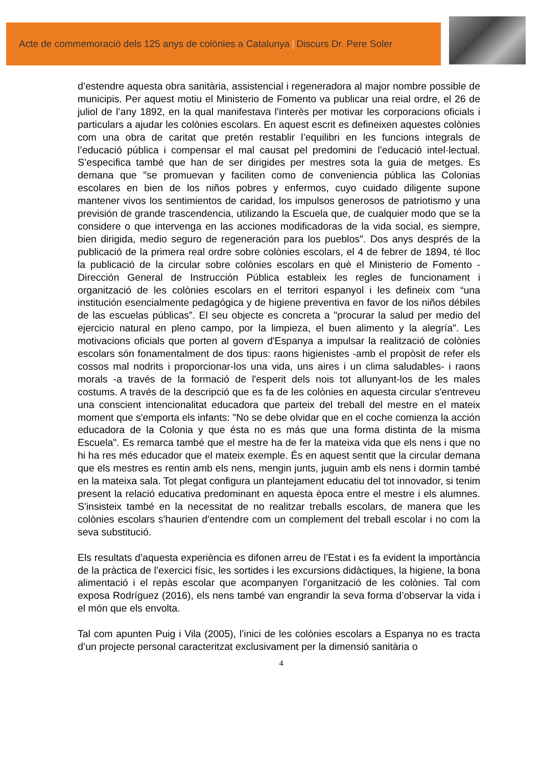Acte de commemoració dels 125 anys de colònies a Catalunya | Discurs Dr. Pere Soler
d’estendre aquesta obra sanitària, assistencial i regeneradora al major nombre possible de municipis. Per aquest motiu el Ministerio de Fomento va publicar una reial ordre, el 26 de juliol de l’any 1892, en la qual manifestava l’interès per motivar les corporacions oficials i particulars a ajudar les colònies escolars. En aquest escrit es defineixen aquestes colònies com una obra de caritat que pretén restablir l’equilibri en les funcions integrals de l’educació pública i compensar el mal causat pel predomini de l’educació intel·lectual. S’especifica també que han de ser dirigides per mestres sota la guia de metges. Es demana que "se promuevan y faciliten como de conveniencia pública las Colonias escolares en bien de los niños pobres y enfermos, cuyo cuidado diligente supone mantener vivos los sentimientos de caridad, los impulsos generosos de patriotismo y una previsión de grande trascendencia, utilizando la Escuela que, de cualquier modo que se la considere o que intervenga en las acciones modificadoras de la vida social, es siempre, bien dirigida, medio seguro de regeneración para los pueblos". Dos anys després de la publicació de la primera real ordre sobre colònies escolars, el 4 de febrer de 1894, té lloc la publicació de la circular sobre colònies escolars en què el Ministerio de Fomento - Dirección General de Instrucción Pública estableix les regles de funcionament i organització de les colònies escolars en el territori espanyol i les defineix com “una institución esencialmente pedagógica y de higiene preventiva en favor de los niños débiles de las escuelas públicas”. El seu objecte es concreta a "procurar la salud per medio del ejercicio natural en pleno campo, por la limpieza, el buen alimento y la alegría". Les motivacions oficials que porten al govern d'Espanya a impulsar la realització de colònies escolars són fonamentalment de dos tipus: raons higienistes -amb el propòsit de refer els cossos mal nodrits i proporcionar-los una vida, uns aires i un clima saludables- i raons morals -a través de la formació de l'esperit dels nois tot allunyant-los de les males costums. A través de la descripció que es fa de les colònies en aquesta circular s'entreveu una conscient intencionalitat educadora que parteix del treball del mestre en el mateix moment que s'emporta els infants: "No se debe olvidar que en el coche comienza la acción educadora de la Colonia y que ésta no es más que una forma distinta de la misma Escuela". Es remarca també que el mestre ha de fer la mateixa vida que els nens i que no hi ha res més educador que el mateix exemple. És en aquest sentit que la circular demana que els mestres es rentin amb els nens, mengin junts, juguin amb els nens i dormin també en la mateixa sala. Tot plegat configura un plantejament educatiu del tot innovador, si tenim present la relació educativa predominant en aquesta època entre el mestre i els alumnes. S'insisteix també en la necessitat de no realitzar treballs escolars, de manera que les colònies escolars s'haurien d'entendre com un complement del treball escolar i no com la seva substitució.
Els resultats d’aquesta experiència es difonen arreu de l’Estat i es fa evident la importància de la pràctica de l’exercici físic, les sortides i les excursions didàctiques, la higiene, la bona alimentació i el repàs escolar que acompanyen l’organització de les colònies. Tal com exposa Rodríguez (2016), els nens també van engrandir la seva forma d’observar la vida i el món que els envolta.
Tal com apunten Puig i Vila (2005), l’inici de les colònies escolars a Espanya no es tracta d’un projecte personal caracteritzat exclusivament per la dimensió sanitària o
4